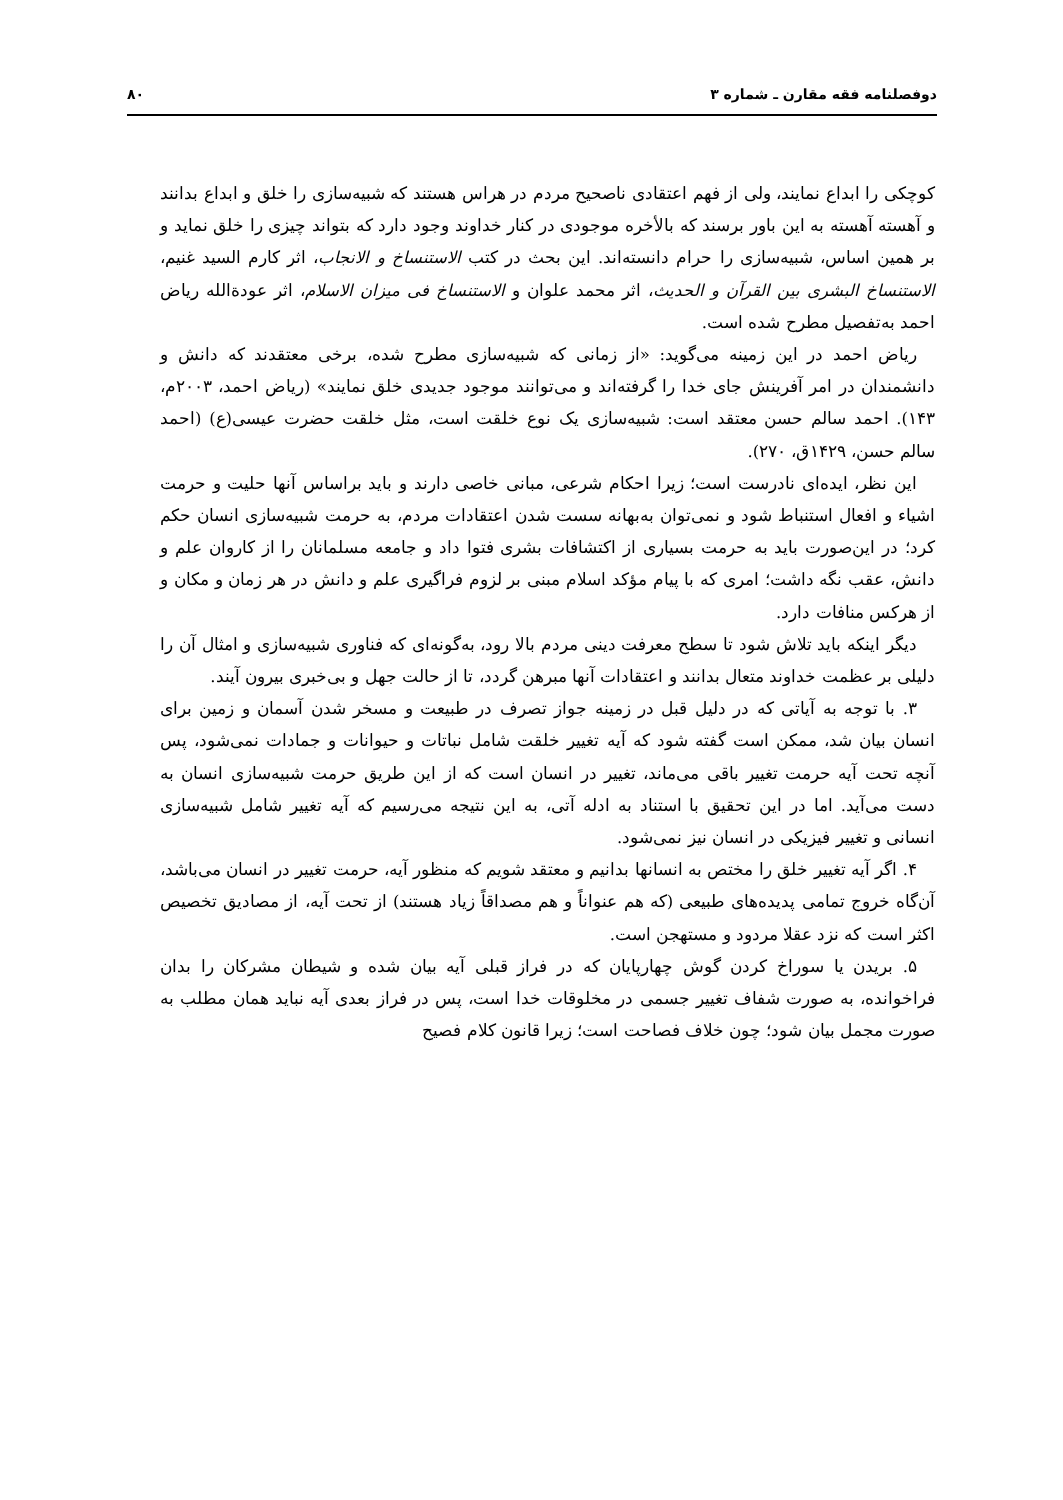دوفصلنامه فقه مقارن ـ شماره ۳ ۸۰
کوچکی را ابداع نمایند، ولی از فهم اعتقادی ناصحیح مردم در هراس هستند که شبیه‌سازی را خلق و ابداع بدانند و آهسته آهسته به این باور برسند که بالأخره موجودی در کنار خداوند وجود دارد که بتواند چیزی را خلق نماید و بر همین اساس، شبیه‌سازی را حرام دانسته‌اند. این بحث در کتب الاستنساخ و الانجاب، اثر کارم السید غنیم، الاستنساخ البشری بین القرآن و الحدیث، اثر محمد علوان و الاستنساخ فی میزان الاسلام، اثر عودةالله ریاض احمد به‌تفصیل مطرح شده است.
ریاض احمد در این زمینه می‌گوید: «از زمانی که شبیه‌سازی مطرح شده، برخی معتقدند که دانش و دانشمندان در امر آفرینش جای خدا را گرفته‌اند و می‌توانند موجود جدیدی خلق نمایند» (ریاض احمد، ۲۰۰۳م، ۱۴۳). احمد سالم حسن معتقد است: شبیه‌سازی یک نوع خلقت است، مثل خلقت حضرت عیسی(ع) (احمد سالم حسن، ۱۴۲۹ق، ۲۷۰).
این نظر، ایده‌ای نادرست است؛ زیرا احکام شرعی، مبانی خاصی دارند و باید براساس آنها حلیت و حرمت اشیاء و افعال استنباط شود و نمی‌توان به‌بهانه سست شدن اعتقادات مردم، به حرمت شبیه‌سازی انسان حکم کرد؛ در این‌صورت باید به حرمت بسیاری از اکتشافات بشری فتوا داد و جامعه مسلمانان را از کاروان علم و دانش، عقب نگه داشت؛ امری که با پیام مؤکد اسلام مبنی بر لزوم فراگیری علم و دانش در هر زمان و مکان و از هرکس منافات دارد.
دیگر اینکه باید تلاش شود تا سطح معرفت دینی مردم بالا رود، به‌گونه‌ای که فناوری شبیه‌سازی و امثال آن را دلیلی بر عظمت خداوند متعال بدانند و اعتقادات آنها مبرهن گردد، تا از حالت جهل و بی‌خبری بیرون آیند.
۳. با توجه به آیاتی که در دلیل قبل در زمینه جواز تصرف در طبیعت و مسخر شدن آسمان و زمین برای انسان بیان شد، ممکن است گفته شود که آیه تغییر خلقت شامل نباتات و حیوانات و جمادات نمی‌شود، پس آنچه تحت آیه حرمت تغییر باقی می‌ماند، تغییر در انسان است که از این طریق حرمت شبیه‌سازی انسان به دست می‌آید. اما در این تحقیق با استناد به ادله آتی، به این نتیجه می‌رسیم که آیه تغییر شامل شبیه‌سازی انسانی و تغییر فیزیکی در انسان نیز نمی‌شود.
۴. اگر آیه تغییر خلق را مختص به انسانها بدانیم و معتقد شویم که منظور آیه، حرمت تغییر در انسان می‌باشد، آن‌گاه خروج تمامی پدیده‌های طبیعی (که هم عنواناً و هم مصداقاً زیاد هستند) از تحت آیه، از مصادیق تخصیص اکثر است که نزد عقلا مردود و مستهجن است.
۵. بریدن یا سوراخ کردن گوش چهارپایان که در فراز قبلی آیه بیان شده و شیطان مشرکان را بدان فراخوانده، به صورت شفاف تغییر جسمی در مخلوقات خدا است، پس در فراز بعدی آیه نباید همان مطلب به صورت مجمل بیان شود؛ چون خلاف فصاحت است؛ زیرا قانون کلام فصیح